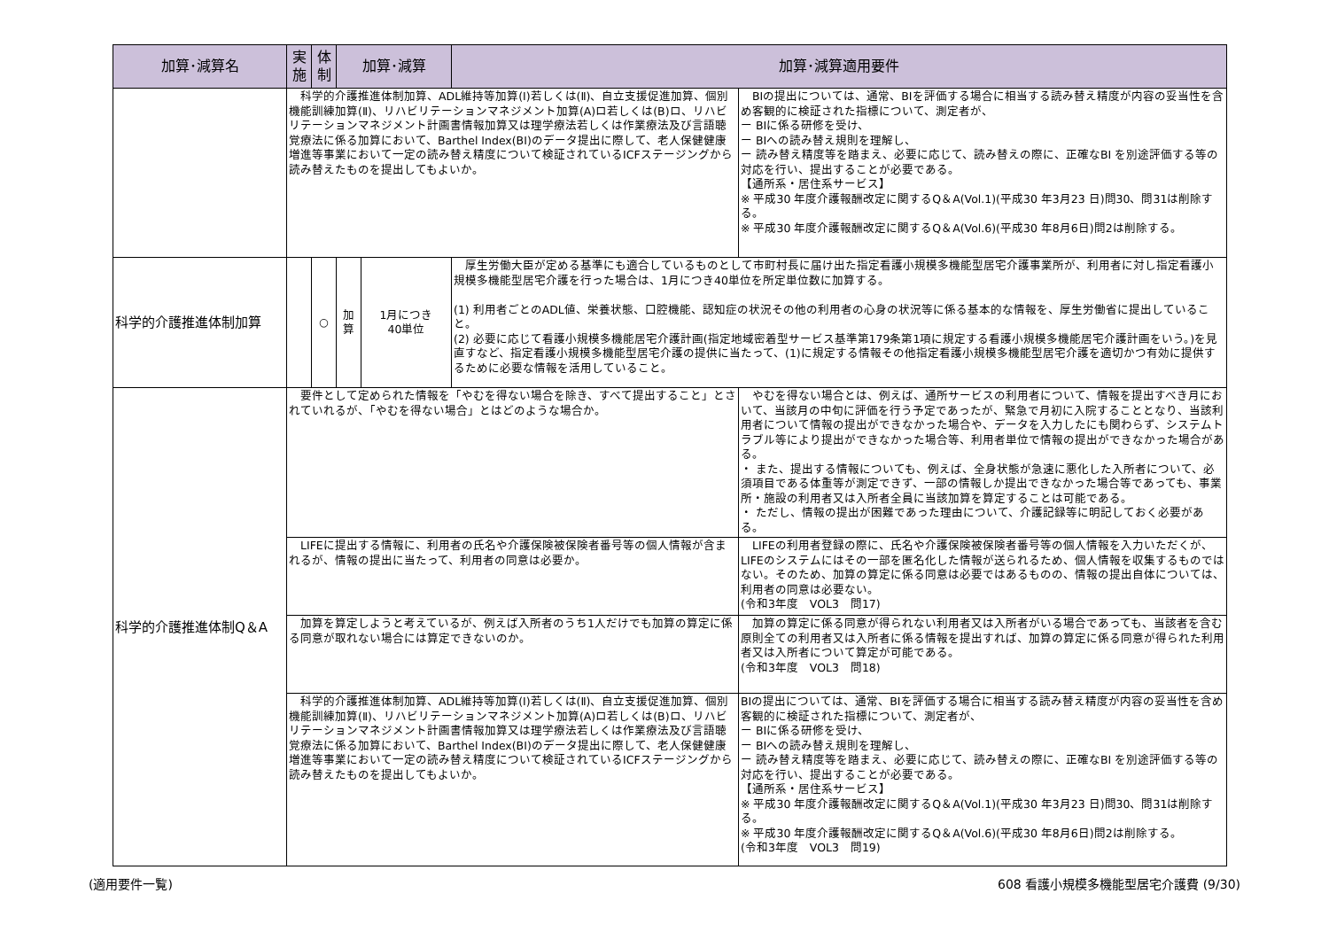| 加算･減算名 | 実 施 | 体 制 | 加算･減算 | | 加算･減算適用要件 | |
| --- | --- | --- | --- | --- | --- | --- |
| | 科学的介護推進体制加算、ADL維持等加算(Ⅰ)若しくは(Ⅱ)、自立支援促進加算、個別機能訓練加算(Ⅱ)、リハビリテーションマネジメント加算(A)ロ若しくは(B)ロ、リハビリテーションマネジメント計画書情報加算又は理学療法若しくは作業療法及び言語聴覚療法に係る加算において、Barthel Index(BI)のデータ提出に際して、老人保健健康増進等事業において一定の読み替え精度について検証されているICFステージングから読み替えたものを提出してもよいか。 | | | | | BIの提出については、通常、BIを評価する場合に相当する読み替え精度が内容の妥当性を含め客観的に検証された指標について、測定者が、 ー BIに係る研修を受け、 ー BIへの読み替え規則を理解し、 ー 読み替え精度等を踏まえ、必要に応じて、読み替えの際に、正確なBI を別途評価する等の対応を行い、提出することが必要である。 【通所系・居住系サービス】 ※ 平成30 年度介護報酬改定に関するQ＆A(Vol.1)(平成30 年3月23 日)問30、問31は削除する。 ※ 平成30 年度介護報酬改定に関するQ＆A(Vol.6)(平成30 年8月6日)問2は削除する。 |
| 科学的介護推進体制加算 | | ○ | 加 算 | 1月につき 40単位 | 厚生労働大臣が定める基準にも適合しているものとして市町村長に届け出た指定看護小規模多機能型居宅介護事業所が、利用者に対し指定看護小規模多機能型居宅介護を行った場合は、1月につき40単位を所定単位数に加算する。 (1) 利用者ごとのADL値、栄養状態、口腔機能、認知症の状況その他の利用者の心身の状況等に係る基本的な情報を、厚生労働省に提出していること。 (2) 必要に応じて看護小規模多機能居宅介護計画(指定地域密着型サービス基準第179条第1項に規定する看護小規模多機能居宅介護計画をいう。)を見直すなど、指定看護小規模多機能型居宅介護の提供に当たって、(1)に規定する情報その他指定看護小規模多機能型居宅介護を適切かつ有効に提供するために必要な情報を活用していること。 | |
| 科学的介護推進体制Q＆A | 要件として定められた情報を「やむを得ない場合を除き、すべて提出すること」とされていれるが、「やむを得ない場合」とはどのような場合か。 | | | | | やむを得ない場合とは、例えば、通所サービスの利用者について、情報を提出すべき月において、当該月の中旬に評価を行う予定であったが、緊急で月初に入院することとなり、当該利用者について情報の提出ができなかった場合や、データを入力したにも関わらず、システムトラブル等により提出ができなかった場合等、利用者単位で情報の提出ができなかった場合がある。 ・ また、提出する情報についても、例えば、全身状態が急速に悪化した入所者について、必須項目である体重等が測定できず、一部の情報しか提出できなかった場合等であっても、事業所・施設の利用者又は入所者全員に当該加算を算定することは可能である。 ・ ただし、情報の提出が困難であった理由について、介護記録等に明記しておく必要がある。 |
| | LIFEに提出する情報に、利用者の氏名や介護保険被保険者番号等の個人情報が含まれるが、情報の提出に当たって、利用者の同意は必要か。 | | | | | LIFEの利用者登録の際に、氏名や介護保険被保険者番号等の個人情報を入力いただくが、LIFEのシステムにはその一部を匿名化した情報が送られるため、個人情報を収集するものではない。そのため、加算の算定に係る同意は必要ではあるものの、情報の提出自体については、利用者の同意は必要ない。 (令和3年度 VOL3 問17) |
| | 加算を算定しようと考えているが、例えば入所者のうち1人だけでも加算の算定に係る同意が取れない場合には算定できないのか。 | | | | | 加算の算定に係る同意が得られない利用者又は入所者がいる場合であっても、当該者を含む原則全ての利用者又は入所者に係る情報を提出すれば、加算の算定に係る同意が得られた利用者又は入所者について算定が可能である。 (令和3年度 VOL3 問18) |
| | 科学的介護推進体制加算、ADL維持等加算(Ⅰ)若しくは(Ⅱ)、自立支援促進加算、個別機能訓練加算(Ⅱ)、リハビリテーションマネジメント加算(A)ロ若しくは(B)ロ、リハビリテーションマネジメント計画書情報加算又は理学療法若しくは作業療法及び言語聴覚療法に係る加算において、Barthel Index(BI)のデータ提出に際して、老人保健健康増進等事業において一定の読み替え精度について検証されているICFステージングから読み替えたものを提出してもよいか。 | | | | | BIの提出については、通常、BIを評価する場合に相当する読み替え精度が内容の妥当性を含め客観的に検証された指標について、測定者が、 ー BIに係る研修を受け、 ー BIへの読み替え規則を理解し、 ー 読み替え精度等を踏まえ、必要に応じて、読み替えの際に、正確なBI を別途評価する等の対応を行い、提出することが必要である。 【通所系・居住系サービス】 ※ 平成30 年度介護報酬改定に関するQ＆A(Vol.1)(平成30 年3月23 日)問30、問31は削除する。 ※ 平成30 年度介護報酬改定に関するQ＆A(Vol.6)(平成30 年8月6日)問2は削除する。 (令和3年度 VOL3 問19) |
(適用要件一覧) 608 看護小規模多機能型居宅介護費 (9/30)